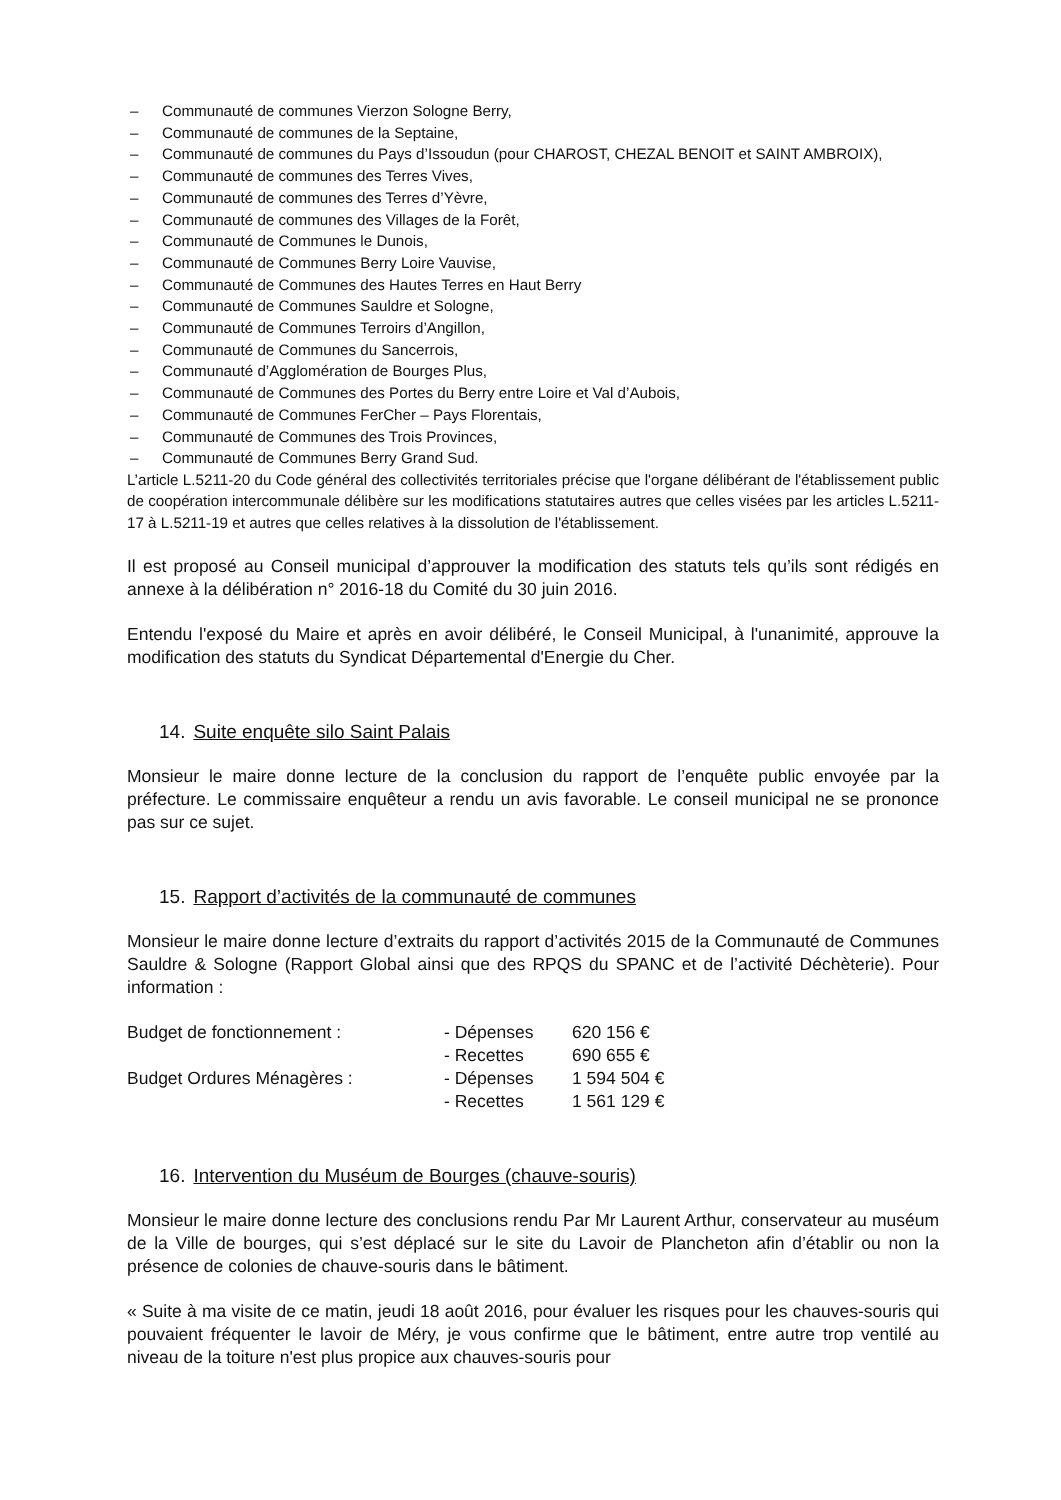– Communauté de communes Vierzon Sologne Berry,
– Communauté de communes de la Septaine,
– Communauté de communes du Pays d’Issoudun (pour CHAROST, CHEZAL BENOIT et SAINT AMBROIX),
– Communauté de communes des Terres Vives,
– Communauté de communes des Terres d’Yèvre,
– Communauté de communes des Villages de la Forêt,
– Communauté de Communes le Dunois,
– Communauté de Communes Berry Loire Vauvise,
– Communauté de Communes des Hautes Terres en Haut Berry
– Communauté de Communes Sauldre et Sologne,
– Communauté de Communes Terroirs d’Angillon,
– Communauté de Communes du Sancerrois,
– Communauté d’Agglomération de Bourges Plus,
– Communauté de Communes des Portes du Berry entre Loire et Val d’Aubois,
– Communauté de Communes FerCher – Pays Florentais,
– Communauté de Communes des Trois Provinces,
– Communauté de Communes Berry Grand Sud.
L’article L.5211-20 du Code général des collectivités territoriales précise que l'organe délibérant de l'établissement public de coopération intercommunale délibère sur les modifications statutaires autres que celles visées par les articles L.5211-17 à L.5211-19 et autres que celles relatives à la dissolution de l'établissement.
Il est proposé au Conseil municipal d’approuver la modification des statuts tels qu’ils sont rédigés en annexe à la délibération n° 2016-18 du Comité du 30 juin 2016.
Entendu l'exposé du Maire et après en avoir délibéré, le Conseil Municipal, à l'unanimité, approuve la modification des statuts du Syndicat Départemental d'Energie du Cher.
14. Suite enquête silo Saint Palais
Monsieur le maire donne lecture de la conclusion du rapport de l’enquête public envoyée par la préfecture. Le commissaire enquêteur a rendu un avis favorable. Le conseil municipal ne se prononce pas sur ce sujet.
15. Rapport d’activités de la communauté de communes
Monsieur le maire donne lecture d’extraits du rapport d’activités 2015 de la Communauté de Communes Sauldre & Sologne (Rapport Global ainsi que des RPQS du SPANC et de l’activité Déchèterie). Pour information :
| Budget de fonctionnement : | - Dépenses | 620 156 € |
| | - Recettes | 690 655 € |
| Budget Ordures Ménagères : | - Dépenses | 1 594 504 € |
| | - Recettes | 1 561 129 € |
16. Intervention du Muséum de Bourges (chauve-souris)
Monsieur le maire donne lecture des conclusions rendu Par Mr Laurent Arthur, conservateur au muséum de la Ville de bourges, qui s’est déplacé sur le site du Lavoir de Plancheton afin d’établir ou non la présence de colonies de chauve-souris dans le bâtiment.
« Suite à ma visite de ce matin, jeudi 18 août 2016, pour évaluer les risques pour les chauves-souris qui pouvaient fréquenter le lavoir de Méry, je vous confirme que le bâtiment, entre autre trop ventilé au niveau de la toiture n'est plus propice aux chauves-souris pour